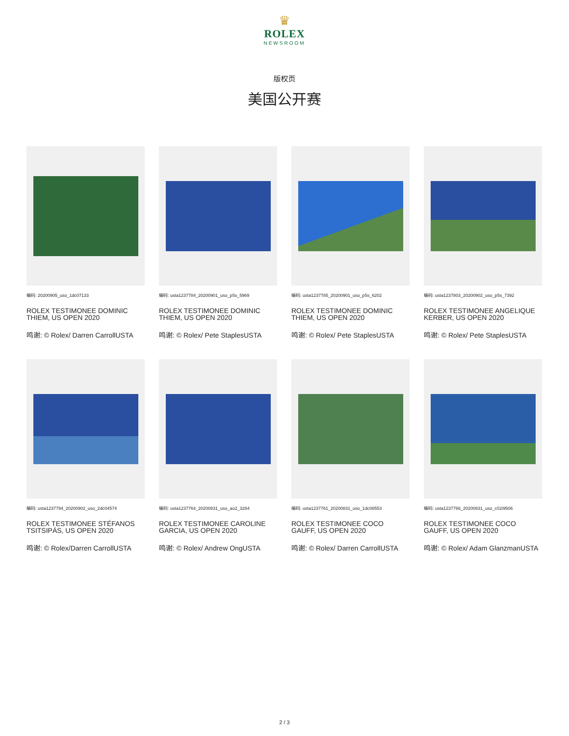♛
ROLEX
NEWSROOM
版权页
美国公开赛
编码: 20200905_uso_1dc07133
ROLEX TESTIMONEE DOMINIC THIEM, US OPEN 2020
鸣谢: © Rolex/ Darren CarrollUSTA
编码: usta1237784_20200901_uso_p5s_5969
ROLEX TESTIMONEE DOMINIC THIEM, US OPEN 2020
鸣谢: © Rolex/ Pete StaplesUSTA
编码: usta1237785_20200901_uso_p5s_6202
ROLEX TESTIMONEE DOMINIC THIEM, US OPEN 2020
鸣谢: © Rolex/ Pete StaplesUSTA
编码: usta1237803_20200902_uso_p5s_7392
ROLEX TESTIMONEE ANGELIQUE KERBER, US OPEN 2020
鸣谢: © Rolex/ Pete StaplesUSTA
编码: usta1237794_20200902_uso_2dc04574
ROLEX TESTIMONEE STÉFANOS TSITSIPÁS, US OPEN 2020
鸣谢: © Rolex/Darren CarrollUSTA
编码: usta1237764_20200831_uso_ao2_3284
ROLEX TESTIMONEE CAROLINE GARCIA, US OPEN 2020
鸣谢: © Rolex/ Andrew OngUSTA
编码: usta1237761_20200831_uso_1dc08553
ROLEX TESTIMONEE COCO GAUFF, US OPEN 2020
鸣谢: © Rolex/ Darren CarrollUSTA
编码: usta1237766_20200831_uso_c02i9506
ROLEX TESTIMONEE COCO GAUFF, US OPEN 2020
鸣谢: © Rolex/ Adam GlanzmanUSTA
2 / 3